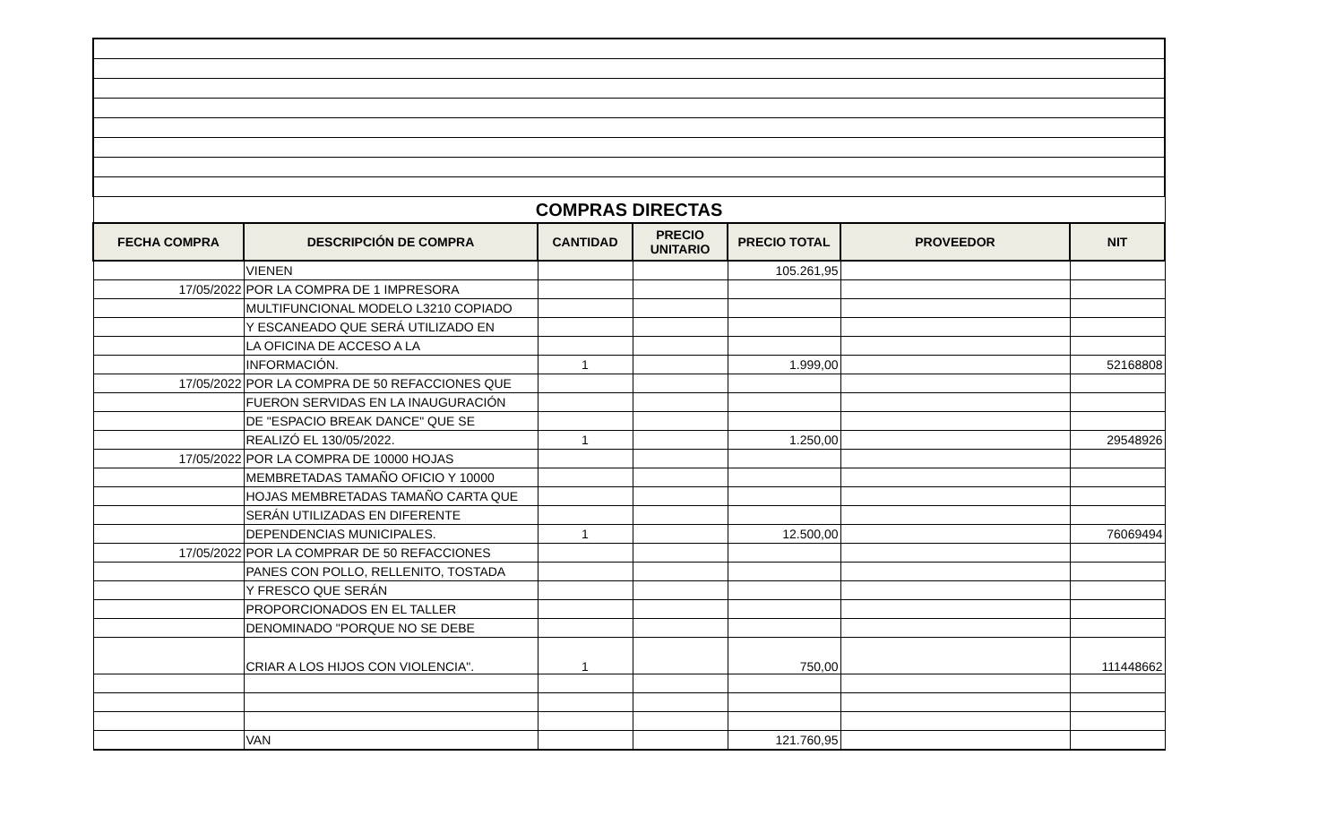| COMPRAS DIRECTAS | | | | | | |
| FECHA COMPRA | DESCRIPCIÓN DE COMPRA | CANTIDAD | PRECIO UNITARIO | PRECIO TOTAL | PROVEEDOR | NIT |
| | VIENEN | | | 105.261,95 | | |
| 17/05/2022 | POR LA COMPRA DE 1 IMPRESORA | | | | | |
| | MULTIFUNCIONAL MODELO L3210 COPIADO | | | | | |
| | Y ESCANEADO QUE SERÁ UTILIZADO EN | | | | | |
| | LA OFICINA DE ACCESO A LA | | | | | |
| | INFORMACIÓN. | 1 | | 1.999,00 | | 52168808 |
| 17/05/2022 | POR LA COMPRA DE 50 REFACCIONES QUE | | | | | |
| | FUERON SERVIDAS EN LA INAUGURACIÓN | | | | | |
| | DE "ESPACIO BREAK DANCE" QUE SE | | | | | |
| | REALIZÓ EL 130/05/2022. | 1 | | 1.250,00 | | 29548926 |
| 17/05/2022 | POR LA COMPRA DE 10000 HOJAS | | | | | |
| | MEMBRETADAS TAMAÑO OFICIO Y 10000 | | | | | |
| | HOJAS MEMBRETADAS TAMAÑO CARTA QUE | | | | | |
| | SERÁN UTILIZADAS EN DIFERENTE | | | | | |
| | DEPENDENCIAS MUNICIPALES. | 1 | | 12.500,00 | | 76069494 |
| 17/05/2022 | POR LA COMPRAR DE 50 REFACCIONES | | | | | |
| | PANES CON POLLO, RELLENITO, TOSTADA | | | | | |
| | Y FRESCO QUE SERÁN | | | | | |
| | PROPORCIONADOS EN EL TALLER | | | | | |
| | DENOMINADO "PORQUE NO SE DEBE | | | | | |
| | CRIAR A LOS HIJOS CON VIOLENCIA". | 1 | | 750,00 | | 111448662 |
| | VAN | | | 121.760,95 | | |